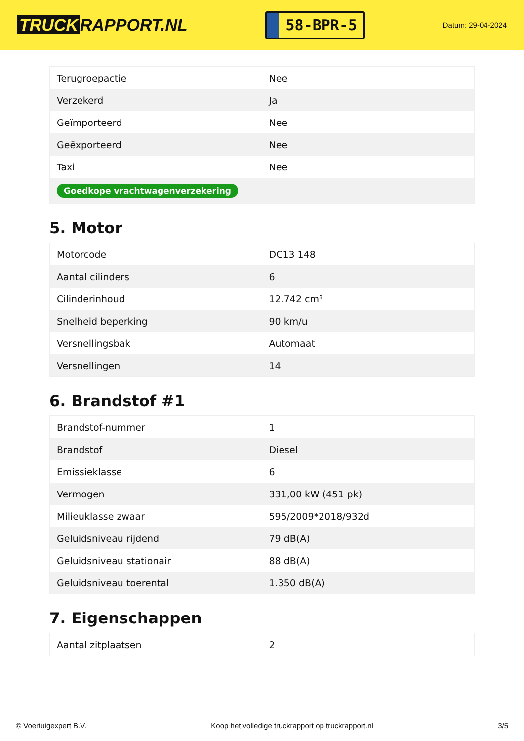TRUCK RAPPORT.NL
58-BPR-5
Datum: 29-04-2024
| Terugroepactie | Nee |
| Verzekerd | Ja |
| Geïmporteerd | Nee |
| Geëxporteerd | Nee |
| Taxi | Nee |
| Goedkope vrachtwagenverzekering | |
5. Motor
| Motorcode | DC13 148 |
| Aantal cilinders | 6 |
| Cilinderinhoud | 12.742 cm³ |
| Snelheid beperking | 90 km/u |
| Versnellingsbak | Automaat |
| Versnellingen | 14 |
6. Brandstof #1
| Brandstof-nummer | 1 |
| Brandstof | Diesel |
| Emissieklasse | 6 |
| Vermogen | 331,00 kW (451 pk) |
| Milieuklasse zwaar | 595/2009*2018/932d |
| Geluidsniveau rijdend | 79 dB(A) |
| Geluidsniveau stationair | 88 dB(A) |
| Geluidsniveau toerental | 1.350 dB(A) |
7. Eigenschappen
| Aantal zitplaatsen | 2 |
© Voertuigexpert B.V. Koop het volledige truckrapport op truckrapport.nl 3/5